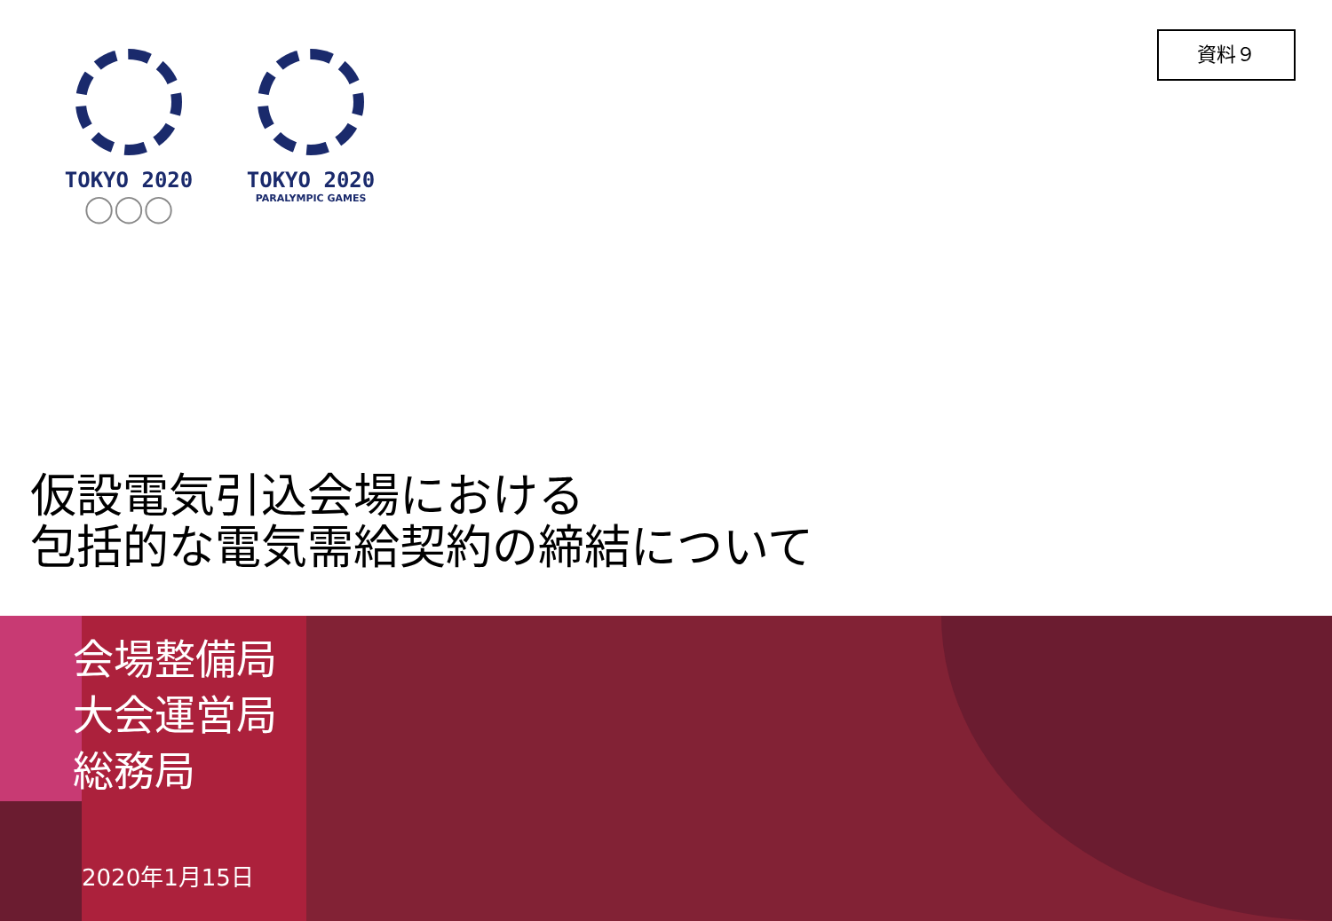資料９
TOKYO 2020
◯◯◯
TOKYO 2020
PARALYMPIC GAMES
仮設電気引込会場における
包括的な電気需給契約の締結について
会場整備局
大会運営局
総務局
2020年1月15日